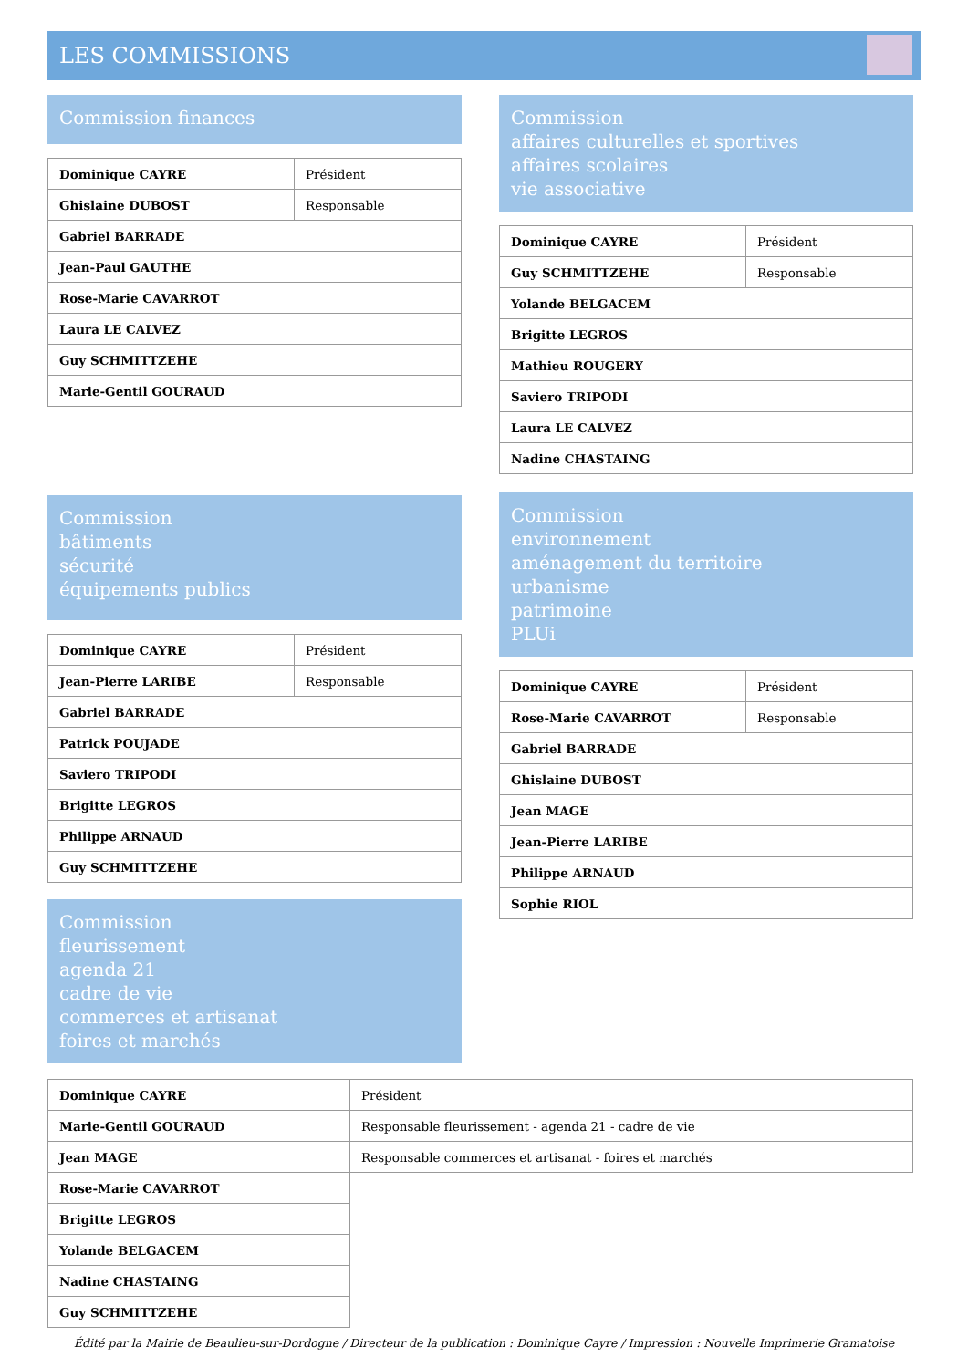LES COMMISSIONS
Commission finances
| Dominique CAYRE | Président |
| Ghislaine DUBOST | Responsable |
| Gabriel BARRADE | |
| Jean-Paul GAUTHE | |
| Rose-Marie CAVARROT | |
| Laura LE CALVEZ | |
| Guy SCHMITTZEHE | |
| Marie-Gentil GOURAUD | |
Commission
affaires culturelles et sportives
affaires scolaires
vie associative
| Dominique CAYRE | Président |
| Guy SCHMITTZEHE | Responsable |
| Yolande BELGACEM | |
| Brigitte LEGROS | |
| Mathieu ROUGERY | |
| Saviero TRIPODI | |
| Laura LE CALVEZ | |
| Nadine CHASTAING | |
Commission
bâtiments
sécurité
équipements publics
| Dominique CAYRE | Président |
| Jean-Pierre LARIBE | Responsable |
| Gabriel BARRADE | |
| Patrick POUJADE | |
| Saviero TRIPODI | |
| Brigitte LEGROS | |
| Philippe ARNAUD | |
| Guy SCHMITTZEHE | |
Commission
fleurissement
agenda 21
cadre de vie
commerces et artisanat
foires et marchés
Commission
environnement
aménagement du territoire
urbanisme
patrimoine
PLUi
| Dominique CAYRE | Président |
| Rose-Marie CAVARROT | Responsable |
| Gabriel BARRADE | |
| Ghislaine DUBOST | |
| Jean MAGE | |
| Jean-Pierre LARIBE | |
| Philippe ARNAUD | |
| Sophie RIOL | |
| Dominique CAYRE | Président |
| Marie-Gentil GOURAUD | Responsable fleurissement - agenda 21 - cadre de vie |
| Jean MAGE | Responsable commerces et artisanat - foires et marchés |
| Rose-Marie CAVARROT | |
| Brigitte LEGROS | |
| Yolande BELGACEM | |
| Nadine CHASTAING | |
| Guy SCHMITTZEHE | |
Édité par la Mairie de Beaulieu-sur-Dordogne / Directeur de la publication : Dominique Cayre / Impression : Nouvelle Imprimerie Gramatoise